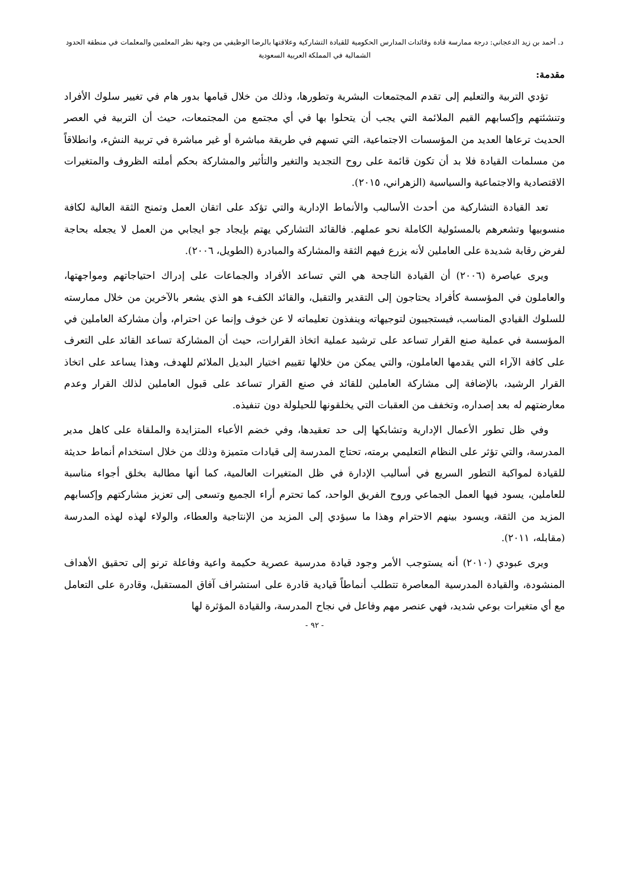د. أحمد بن زيد الدعجاني: درجة ممارسة قادة وقائدات المدارس الحكومية للقيادة التشاركية وعلاقتها بالرضا الوظيفي من وجهة نظر المعلمين والمعلمات في منطقة الحدود الشمالية في المملكة العربية السعودية
مقدمة:
تؤدي التربية والتعليم إلى تقدم المجتمعات البشرية وتطورها، وذلك من خلال قيامها بدور هام في تغيير سلوك الأفراد وتنشئتهم وإكسابهم القيم الملائمة التي يجب أن يتحلوا بها في أي مجتمع من المجتمعات، حيث أن التربية في العصر الحديث ترعاها العديد من المؤسسات الاجتماعية، التي تسهم في طريقة مباشرة أو غير مباشرة في تربية النشء، وانطلاقاً من مسلمات القيادة فلا بد أن تكون قائمة على روح التجديد والتغير والتأثير والمشاركة بحكم أملته الظروف والمتغيرات الاقتصادية والاجتماعية والسياسية (الزهراني، ٢٠١٥).
تعد القيادة التشاركية من أحدث الأساليب والأنماط الإدارية والتي تؤكد على اتقان العمل وتمنح الثقة العالية لكافة منسوبيها وتشعرهم بالمسئولية الكاملة نحو عملهم. فالقائد التشاركي يهتم بإيجاد جو ايجابي من العمل لا يجعله بحاجة لفرض رقابة شديدة على العاملين لأنه يزرع فيهم الثقة والمشاركة والمبادرة (الطويل، ٢٠٠٦).
ويرى عياصرة (٢٠٠٦) أن القيادة الناجحة هي التي تساعد الأفراد والجماعات على إدراك احتياجاتهم ومواجهتها، والعاملون في المؤسسة كأفراد يحتاجون إلى التقدير والتقبل، والقائد الكفء هو الذي يشعر بالآخرين من خلال ممارسته للسلوك القيادي المناسب، فيستجيبون لتوجيهاته وينفذون تعليماته لا عن خوف وإنما عن احترام، وأن مشاركة العاملين في المؤسسة في عملية صنع القرار تساعد على ترشيد عملية اتخاذ القرارات، حيث أن المشاركة تساعد القائد على التعرف على كافة الآراء التي يقدمها العاملون، والتي يمكن من خلالها تقييم اختيار البديل الملائم للهدف، وهذا يساعد على اتخاذ القرار الرشيد، بالإضافة إلى مشاركة العاملين للقائد في صنع القرار تساعد على قبول العاملين لذلك القرار وعدم معارضتهم له بعد إصداره، وتخفف من العقبات التي يخلقونها للحيلولة دون تنفيذه.
وفي ظل تطور الأعمال الإدارية وتشابكها إلى حد تعقيدها، وفي خضم الأعباء المتزايدة والملقاة على كاهل مدير المدرسة، والتي تؤثر على النظام التعليمي برمته، تحتاج المدرسة إلى قيادات متميزة وذلك من خلال استخدام أنماط حديثة للقيادة لمواكبة التطور السريع في أساليب الإدارة في ظل المتغيرات العالمية، كما أنها مطالبة بخلق أجواء مناسبة للعاملين، يسود فيها العمل الجماعي وروح الفريق الواحد، كما تحترم أراء الجميع وتسعى إلى تعزيز مشاركتهم وإكسابهم المزيد من الثقة، ويسود بينهم الاحترام وهذا ما سيؤدي إلى المزيد من الإنتاجية والعطاء، والولاء لهذه لهذه المدرسة (مقابله، ٢٠١١).
ويرى عبودي (٢٠١٠) أنه يستوجب الأمر وجود قيادة مدرسية عصرية حكيمة واعية وفاعلة ترنو إلى تحقيق الأهداف المنشودة، والقيادة المدرسية المعاصرة تتطلب أنماطاً قيادية قادرة على استشراف آفاق المستقبل، وقادرة على التعامل مع أي متغيرات بوعي شديد، فهي عنصر مهم وفاعل في نجاح المدرسة، والقيادة المؤثرة لها
- ٩٢ -